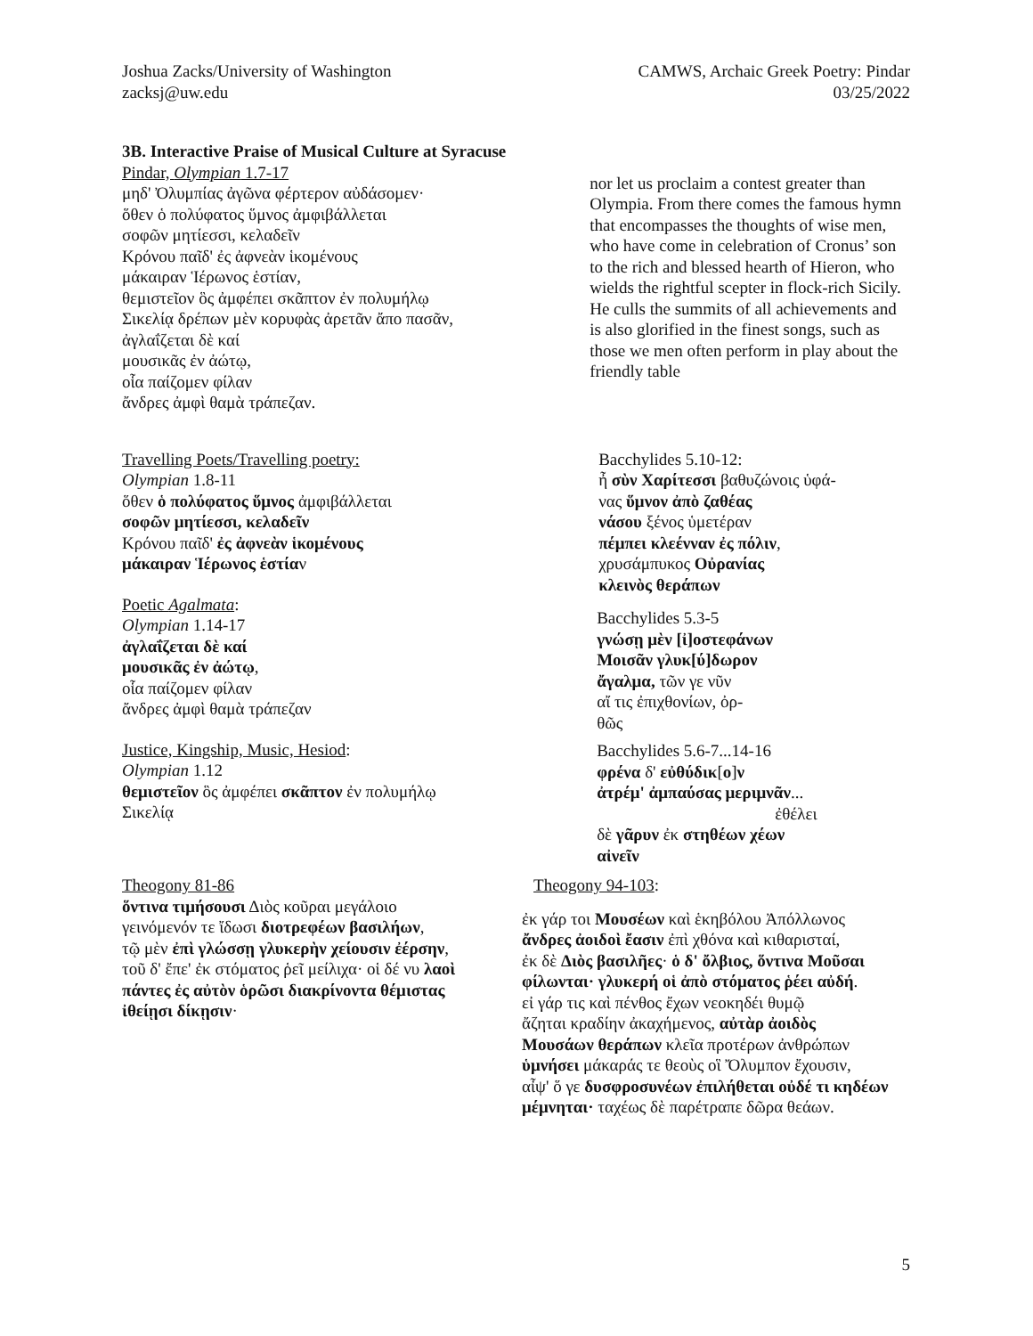Joshua Zacks/University of Washington
zacksj@uw.edu
CAMWS, Archaic Greek Poetry: Pindar
03/25/2022
3B. Interactive Praise of Musical Culture at Syracuse
Pindar, Olympian 1.7-17
μηδ' Ὀλυμπίας ἀγῶνα φέρτερον αὐδάσομεν·
ὅθεν ὁ πολύφατος ὕμνος ἀμφιβάλλεται
σοφῶν μητίεσσι, κελαδεῖν
Κρόνου παῖδ' ἐς ἀφνεὰν ἱκομένους
μάκαιραν Ἱέρωνος ἑστίαν,
θεμιστεῖον ὃς ἀμφέπει σκᾶπτον ἐν πολυμήλῳ
Σικελίᾳ δρέπων μὲν κορυφὰς ἀρετᾶν ἄπο πασᾶν,
ἀγλαΐζεται δὲ καί
μουσικᾶς ἐν ἀώτῳ,
οἷα παίζομεν φίλαν
ἄνδρες ἀμφὶ θαμὰ τράπεζαν.
nor let us proclaim a contest greater than Olympia. From there comes the famous hymn that encompasses the thoughts of wise men, who have come in celebration of Cronus’ son to the rich and blessed hearth of Hieron, who wields the rightful scepter in flock-rich Sicily. He culls the summits of all achievements and is also glorified in the finest songs, such as those we men often perform in play about the friendly table
Travelling Poets/Travelling poetry:
Olympian 1.8-11
ὅθεν ὁ πολύφατος ὕμνος ἀμφιβάλλεται
σοφῶν μητίεσσι, κελαδεῖν
Κρόνου παῖδ' ἐς ἀφνεὰν ἱκομένους
μάκαιραν Ἱέρωνος ἑστίαν
Poetic Agalmata:
Olympian 1.14-17
ἀγλαΐζεται δὲ καί
μουσικᾶς ἐν ἀώτῳ,
οἷα παίζομεν φίλαν
ἄνδρες ἀμφὶ θαμὰ τράπεζαν
Justice, Kingship, Music, Hesiod:
Olympian 1.12
θεμιστεῖον ὃς ἀμφέπει σκᾶπτον ἐν πολυμήλῳ
Σικελίᾳ
Bacchylides 5.10-12:
ἦ σὺν Χαρίτεσσι βαθυζώνοις ὑφά-
νας ὕμνον ἀπὸ ζαθέας
νάσου ξένος ὑμετέραν
πέμπει κλεένναν ἐς πόλιν,
χρυσάμπυκος Οὐρανίας
κλεινὸς θεράπων
Bacchylides 5.3-5
γνώσῃ μὲν [ἰ]οστεφάνων
Μοισᾶν γλυκ[ύ]δωρον
ἄγαλμα, τῶν γε νῦν
αἴ τις ἐπιχθονίων, ὀρ-
θῶς
Bacchylides 5.6-7...14-16
φρένα δ' εὐθύδικ[ο]ν
ἀτρέμ' ἀμπαύσας μεριμνᾶν...
ἐθέλει
δὲ γᾶρυν ἐκ στηθέων χέων
αἰνεῖν
Theogony 81-86
ὅντινα τιμήσουσι Διὸς κοῦραι μεγάλοιο
γεινόμενόν τε ἴδωσι διοτρεφέων βασιλήων,
τῷ μὲν ἐπὶ γλώσσῃ γλυκερὴν χείουσιν ἐέρσην,
τοῦ δ' ἔπε' ἐκ στόματος ῥεῖ μείλιχα· οἱ δέ νυ λαοὶ
πάντες ἐς αὐτὸν ὁρῶσι διακρίνοντα θέμιστας
ἰθείῃσι δίκῃσιν·
Theogony 94-103:
ἐκ γάρ τοι Μουσέων καὶ ἑκηβόλου Ἀπόλλωνος
ἄνδρες ἀοιδοὶ ἔασιν ἐπὶ χθόνα καὶ κιθαρισταί,
ἐκ δὲ Διὸς βασιλῆες· ὁ δ' ὄλβιος, ὅντινα Μοῦσαι
φίλωνται· γλυκερή οἱ ἀπὸ στόματος ῥέει αὐδή.
εἰ γάρ τις καὶ πένθος ἔχων νεοκηδέι θυμῷ
ἄζηται κραδίην ἀκαχήμενος, αὐτὰρ ἀοιδὸς
Μουσάων θεράπων κλεῖα προτέρων ἀνθρώπων
ὑμνήσει μάκαράς τε θεοὺς οἳ Ὄλυμπον ἔχουσιν,
αἶψ' ὅ γε δυσφροσυνέων ἐπιλήθεται οὐδέ τι κηδέων
μέμνηται· ταχέως δὲ παρέτραπε δῶρα θεάων.
5